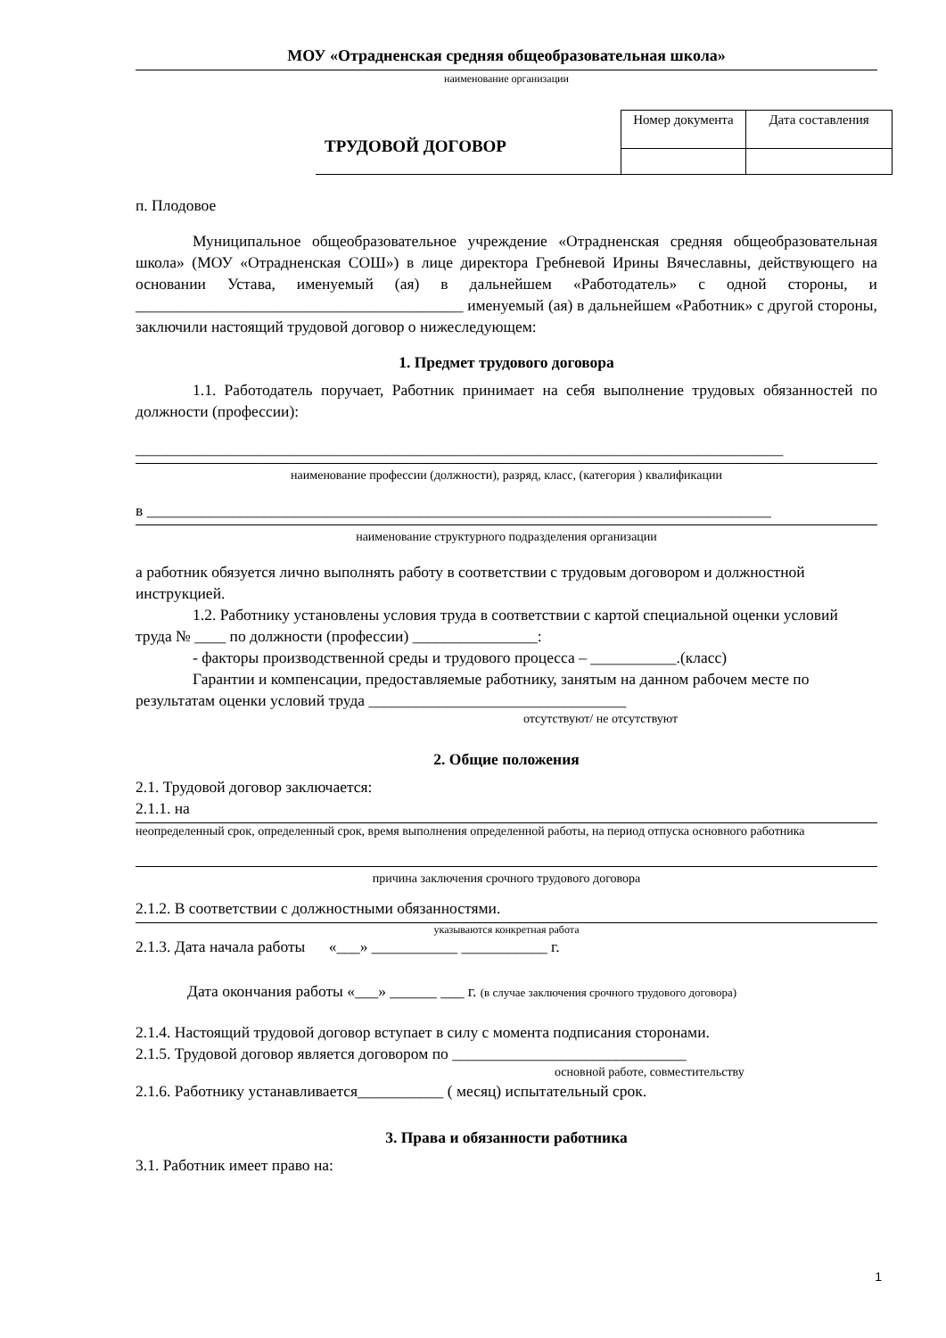МОУ «Отрадненская средняя общеобразовательная школа»
наименование организации
ТРУДОВОЙ ДОГОВОР
| Номер документа | Дата составления |
п. Плодовое
Муниципальное общеобразовательное учреждение «Отрадненская средняя общеобразовательная школа» (МОУ «Отрадненская СОШ») в лице директора Гребневой Ирины Вячеславны, действующего на основании Устава, именуемый (ая) в дальнейшем «Работодатель» с одной стороны, и __________________________________________ именуемый (ая) в дальнейшем «Работник» с другой стороны, заключили настоящий трудовой договор о нижеследующем:
1. Предмет трудового договора
1.1. Работодатель поручает, Работник принимает на себя выполнение трудовых обязанностей по должности (профессии):
___________________________________________________________________________________
наименование профессии (должности), разряд, класс, (категория ) квалификации
в ________________________________________________________________________________
наименование структурного подразделения организации
а работник обязуется лично выполнять работу в соответствии с трудовым договором и должностной инструкцией.
1.2. Работнику установлены условия труда в соответствии с картой специальной оценки условий труда № ____ по должности (профессии) ________________:
- факторы производственной среды и трудового процесса – ___________.(класс)
Гарантии и компенсации, предоставляемые работнику, занятым на данном рабочем месте по результатам оценки условий труда _________________________________
отсутствуют/ не отсутствуют
2. Общие положения
2.1. Трудовой договор заключается:
2.1.1. на
неопределенный срок, определенный срок, время выполнения определенной работы, на период отпуска основного работника
причина заключения срочного трудового договора
2.1.2. В соответствии с должностными обязанностями.
указываются конкретная работа
2.1.3. Дата начала работы «___» ___________ ___________ г.
Дата окончания работы «___» ______ ___ г. (в случае заключения срочного трудового договора)
2.1.4. Настоящий трудовой договор вступает в силу с момента подписания сторонами.
2.1.5. Трудовой договор является договором по ______________________________
основной работе, совместительству
2.1.6. Работнику устанавливается___________ ( месяц) испытательный срок.
3. Права и обязанности работника
3.1. Работник имеет право на:
1